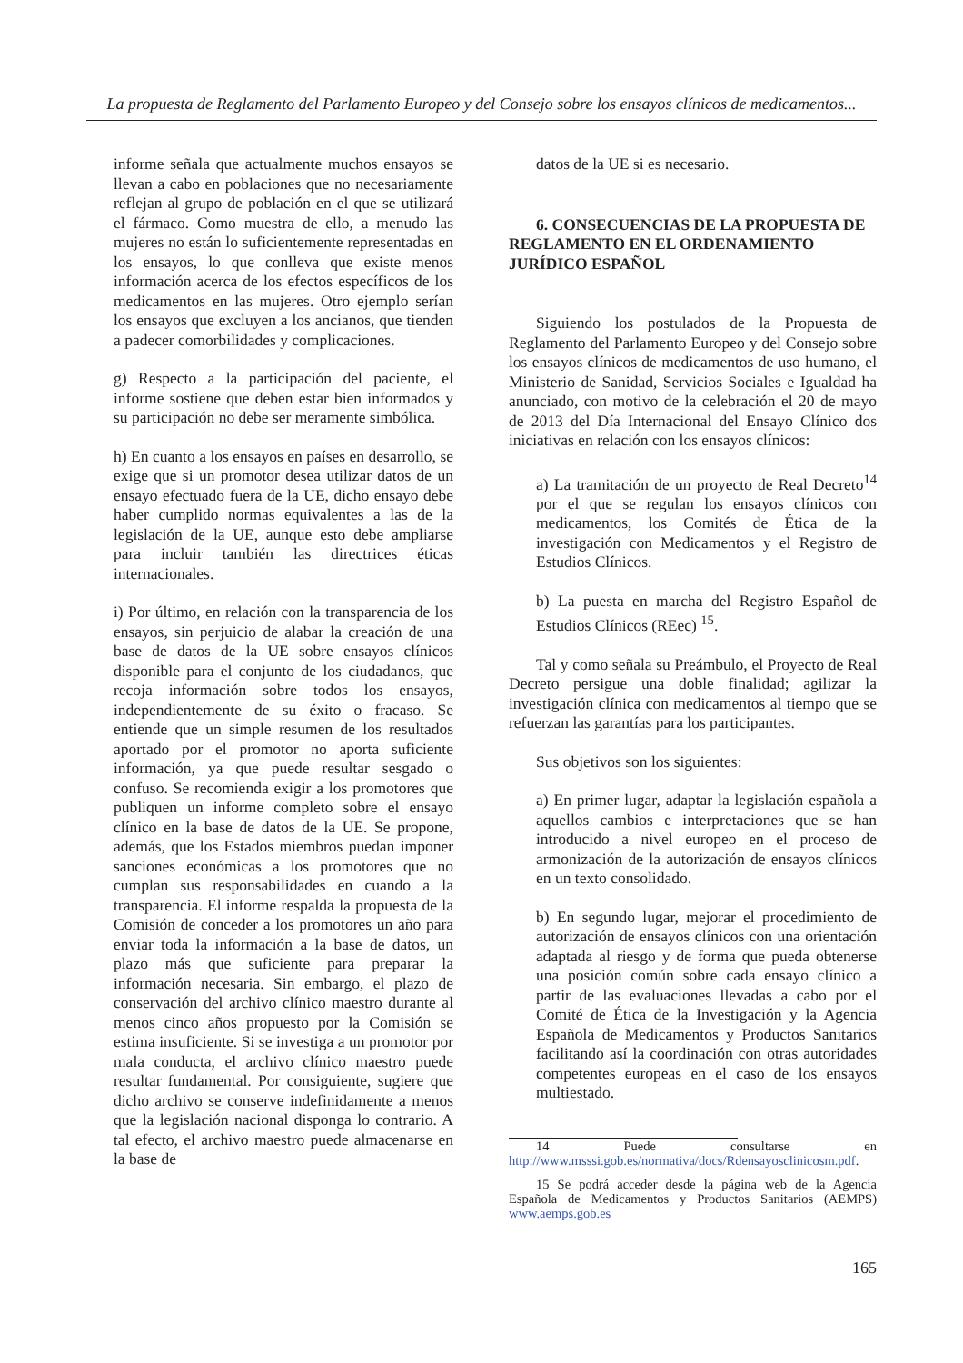La propuesta de Reglamento del Parlamento Europeo y del Consejo sobre los ensayos clínicos de medicamentos...
informe señala que actualmente muchos ensayos se llevan a cabo en poblaciones que no necesariamente reflejan al grupo de población en el que se utilizará el fármaco. Como muestra de ello, a menudo las mujeres no están lo suficientemente representadas en los ensayos, lo que conlleva que existe menos información acerca de los efectos específicos de los medicamentos en las mujeres. Otro ejemplo serían los ensayos que excluyen a los ancianos, que tienden a padecer comorbilidades y complicaciones.
g) Respecto a la participación del paciente, el informe sostiene que deben estar bien informados y su participación no debe ser meramente simbólica.
h) En cuanto a los ensayos en países en desarrollo, se exige que si un promotor desea utilizar datos de un ensayo efectuado fuera de la UE, dicho ensayo debe haber cumplido normas equivalentes a las de la legislación de la UE, aunque esto debe ampliarse para incluir también las directrices éticas internacionales.
i) Por último, en relación con la transparencia de los ensayos, sin perjuicio de alabar la creación de una base de datos de la UE sobre ensayos clínicos disponible para el conjunto de los ciudadanos, que recoja información sobre todos los ensayos, independientemente de su éxito o fracaso. Se entiende que un simple resumen de los resultados aportado por el promotor no aporta suficiente información, ya que puede resultar sesgado o confuso. Se recomienda exigir a los promotores que publiquen un informe completo sobre el ensayo clínico en la base de datos de la UE. Se propone, además, que los Estados miembros puedan imponer sanciones económicas a los promotores que no cumplan sus responsabilidades en cuando a la transparencia. El informe respalda la propuesta de la Comisión de conceder a los promotores un año para enviar toda la información a la base de datos, un plazo más que suficiente para preparar la información necesaria. Sin embargo, el plazo de conservación del archivo clínico maestro durante al menos cinco años propuesto por la Comisión se estima insuficiente. Si se investiga a un promotor por mala conducta, el archivo clínico maestro puede resultar fundamental. Por consiguiente, sugiere que dicho archivo se conserve indefinidamente a menos que la legislación nacional disponga lo contrario. A tal efecto, el archivo maestro puede almacenarse en la base de
datos de la UE si es necesario.
6. CONSECUENCIAS DE LA PROPUESTA DE REGLAMENTO EN EL ORDENAMIENTO JURÍDICO ESPAÑOL
Siguiendo los postulados de la Propuesta de Reglamento del Parlamento Europeo y del Consejo sobre los ensayos clínicos de medicamentos de uso humano, el Ministerio de Sanidad, Servicios Sociales e Igualdad ha anunciado, con motivo de la celebración el 20 de mayo de 2013 del Día Internacional del Ensayo Clínico dos iniciativas en relación con los ensayos clínicos:
a) La tramitación de un proyecto de Real Decreto<sup>14</sup> por el que se regulan los ensayos clínicos con medicamentos, los Comités de Ética de la investigación con Medicamentos y el Registro de Estudios Clínicos.
b) La puesta en marcha del Registro Español de Estudios Clínicos (REec) <sup>15</sup>.
Tal y como señala su Preámbulo, el Proyecto de Real Decreto persigue una doble finalidad; agilizar la investigación clínica con medicamentos al tiempo que se refuerzan las garantías para los participantes.
Sus objetivos son los siguientes:
a) En primer lugar, adaptar la legislación española a aquellos cambios e interpretaciones que se han introducido a nivel europeo en el proceso de armonización de la autorización de ensayos clínicos en un texto consolidado.
b) En segundo lugar, mejorar el procedimiento de autorización de ensayos clínicos con una orientación adaptada al riesgo y de forma que pueda obtenerse una posición común sobre cada ensayo clínico a partir de las evaluaciones llevadas a cabo por el Comité de Ética de la Investigación y la Agencia Española de Medicamentos y Productos Sanitarios facilitando así la coordinación con otras autoridades competentes europeas en el caso de los ensayos multiestado.
14 Puede consultarse en http://www.msssi.gob.es/normativa/docs/Rdensayosclinicosm.pdf.
15 Se podrá acceder desde la página web de la Agencia Española de Medicamentos y Productos Sanitarios (AEMPS) www.aemps.gob.es
165